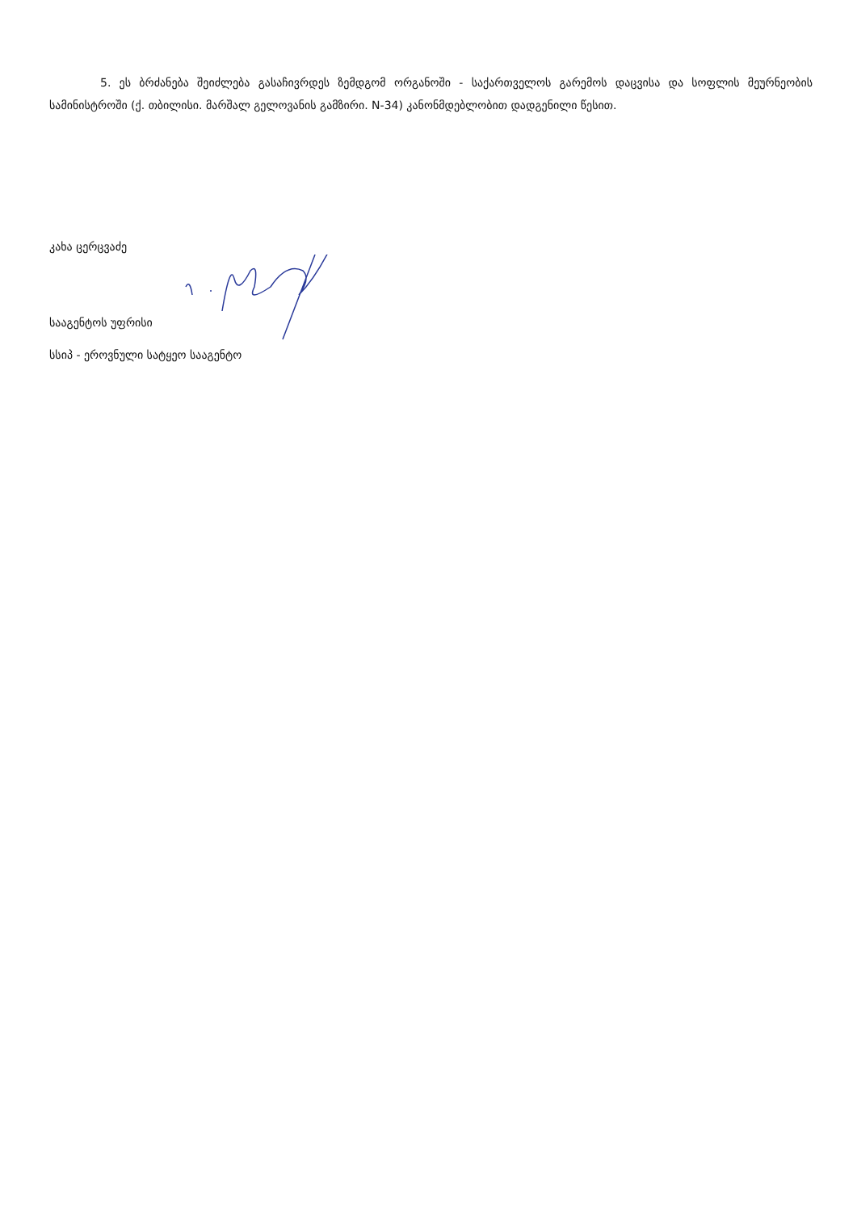5. ეს ბრძანება შეიძლება გასაჩივრდეს ზემდგომ ორგანოში - საქართველოს გარემოს დაცვისა და სოფლის მეურნეობის სამინისტროში (ქ. თბილისი. მარშალ გელოვანის გამზირი. N-34) კანონმდებლობით დადგენილი წესით.
კახა ცერცვაძე
სააგენტოს უფრისი
სსიპ - ეროვნული სატყეო სააგენტო